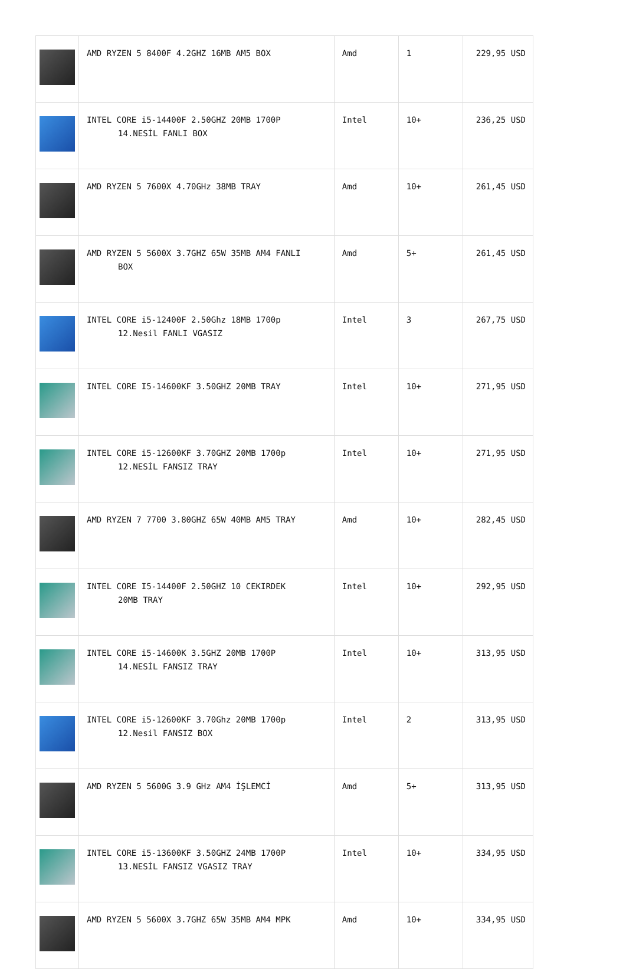| | AMD RYZEN 5 8400F 4.2GHZ 16MB AM5 BOX | Amd | 1 | 229,95 USD |
| | INTEL CORE i5-14400F 2.50GHZ 20MB 1700P 14.NESİL FANLI BOX | Intel | 10+ | 236,25 USD |
| | AMD RYZEN 5 7600X 4.70GHz 38MB TRAY | Amd | 10+ | 261,45 USD |
| | AMD RYZEN 5 5600X 3.7GHZ 65W 35MB AM4 FANLI BOX | Amd | 5+ | 261,45 USD |
| | INTEL CORE i5-12400F 2.50Ghz 18MB 1700p 12.Nesil FANLI VGASIZ | Intel | 3 | 267,75 USD |
| | INTEL CORE I5-14600KF 3.50GHZ 20MB TRAY | Intel | 10+ | 271,95 USD |
| | INTEL CORE i5-12600KF 3.70GHZ 20MB 1700p 12.NESİL FANSIZ TRAY | Intel | 10+ | 271,95 USD |
| | AMD RYZEN 7 7700 3.80GHZ 65W 40MB AM5 TRAY | Amd | 10+ | 282,45 USD |
| | INTEL CORE I5-14400F 2.50GHZ 10 CEKIRDEK 20MB TRAY | Intel | 10+ | 292,95 USD |
| | INTEL CORE i5-14600K 3.5GHZ 20MB 1700P 14.NESİL FANSIZ TRAY | Intel | 10+ | 313,95 USD |
| | INTEL CORE i5-12600KF 3.70Ghz 20MB 1700p 12.Nesil FANSIZ BOX | Intel | 2 | 313,95 USD |
| | AMD RYZEN 5 5600G 3.9 GHz AM4 İŞLEMCİ | Amd | 5+ | 313,95 USD |
| | INTEL CORE i5-13600KF 3.50GHZ 24MB 1700P 13.NESİL FANSIZ VGASIZ TRAY | Intel | 10+ | 334,95 USD |
| | AMD RYZEN 5 5600X 3.7GHZ 65W 35MB AM4 MPK | Amd | 10+ | 334,95 USD |